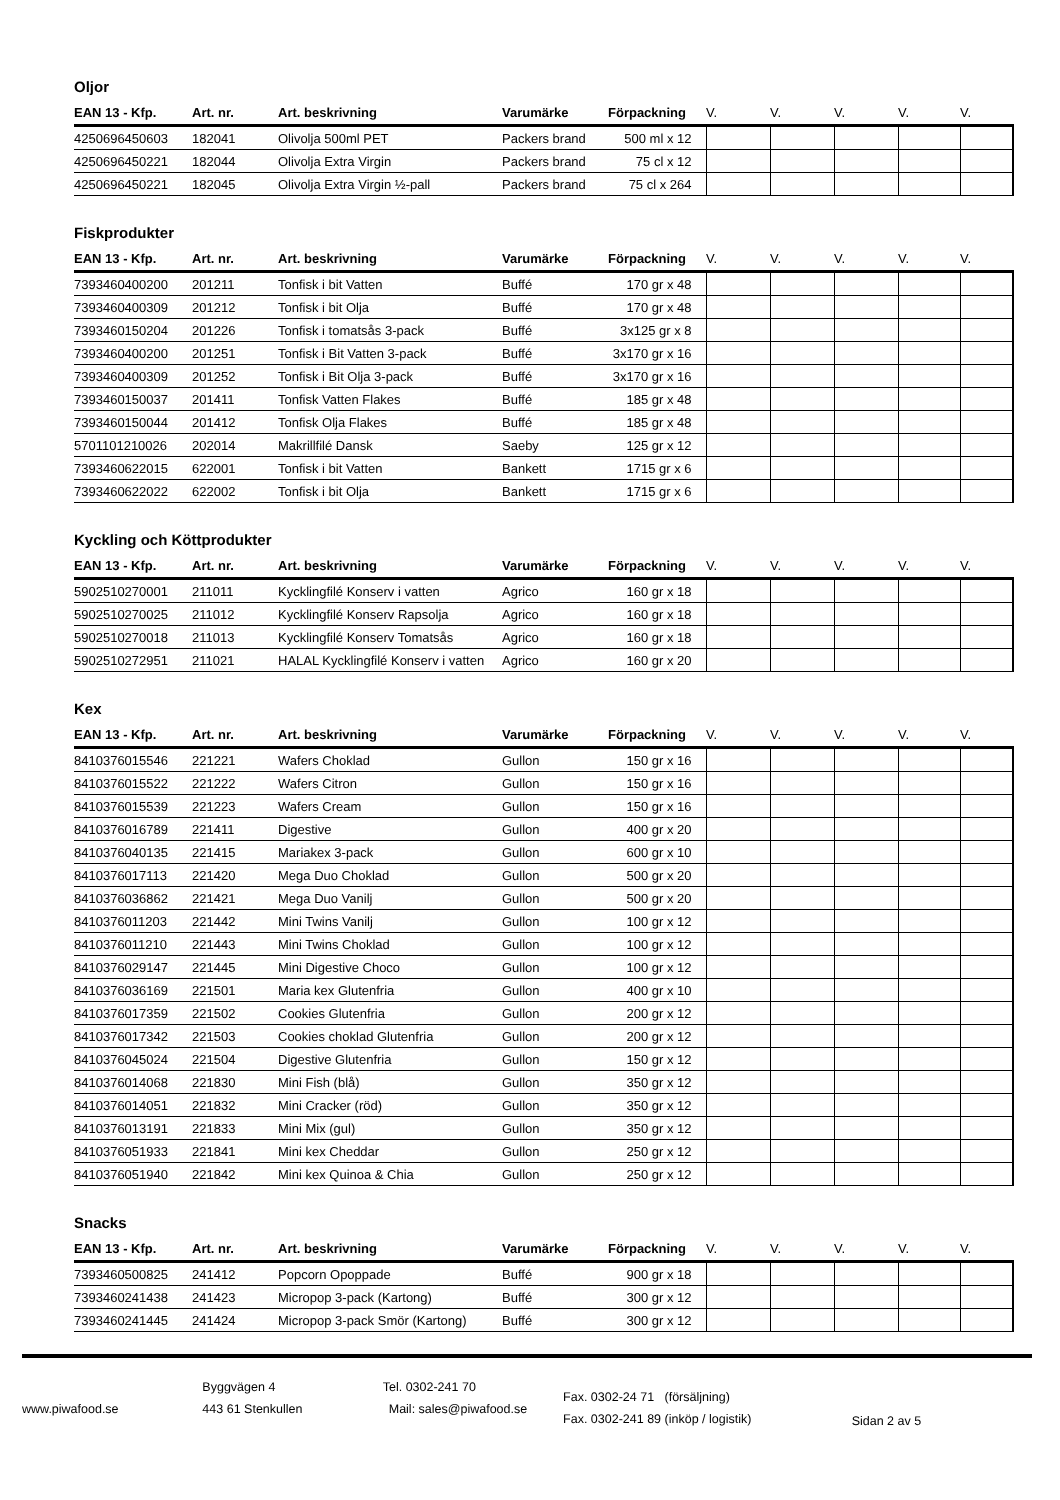Oljor
| EAN 13 - Kfp. | Art. nr. | Art. beskrivning | Varumärke | Förpackning | V. | V. | V. | V. | V. |
| --- | --- | --- | --- | --- | --- | --- | --- | --- | --- |
| 4250696450603 | 182041 | Olivolja 500ml PET | Packers brand | 500 ml x 12 | | | | | |
| 4250696450221 | 182044 | Olivolja Extra Virgin | Packers brand | 75 cl x 12 | | | | | |
| 4250696450221 | 182045 | Olivolja Extra Virgin ½-pall | Packers brand | 75 cl x 264 | | | | | |
Fiskprodukter
| EAN 13 - Kfp. | Art. nr. | Art. beskrivning | Varumärke | Förpackning | V. | V. | V. | V. | V. |
| --- | --- | --- | --- | --- | --- | --- | --- | --- | --- |
| 7393460400200 | 201211 | Tonfisk i bit Vatten | Buffé | 170 gr x 48 | | | | | |
| 7393460400309 | 201212 | Tonfisk i bit Olja | Buffé | 170 gr x 48 | | | | | |
| 7393460150204 | 201226 | Tonfisk i tomatsås 3-pack | Buffé | 3x125 gr x 8 | | | | | |
| 7393460400200 | 201251 | Tonfisk i Bit Vatten 3-pack | Buffé | 3x170 gr x 16 | | | | | |
| 7393460400309 | 201252 | Tonfisk i Bit Olja 3-pack | Buffé | 3x170 gr x 16 | | | | | |
| 7393460150037 | 201411 | Tonfisk Vatten Flakes | Buffé | 185 gr x 48 | | | | | |
| 7393460150044 | 201412 | Tonfisk Olja Flakes | Buffé | 185 gr x 48 | | | | | |
| 5701101210026 | 202014 | Makrillfilé Dansk | Saeby | 125 gr x 12 | | | | | |
| 7393460622015 | 622001 | Tonfisk i bit Vatten | Bankett | 1715 gr x 6 | | | | | |
| 7393460622022 | 622002 | Tonfisk i bit Olja | Bankett | 1715 gr x 6 | | | | | |
Kyckling och Köttprodukter
| EAN 13 - Kfp. | Art. nr. | Art. beskrivning | Varumärke | Förpackning | V. | V. | V. | V. | V. |
| --- | --- | --- | --- | --- | --- | --- | --- | --- | --- |
| 5902510270001 | 211011 | Kycklingfilé Konserv i vatten | Agrico | 160 gr x 18 | | | | | |
| 5902510270025 | 211012 | Kycklingfilé Konserv Rapsolja | Agrico | 160 gr x 18 | | | | | |
| 5902510270018 | 211013 | Kycklingfilé Konserv Tomatsås | Agrico | 160 gr x 18 | | | | | |
| 5902510272951 | 211021 | HALAL Kycklingfilé Konserv i vatten | Agrico | 160 gr x 20 | | | | | |
Kex
| EAN 13 - Kfp. | Art. nr. | Art. beskrivning | Varumärke | Förpackning | V. | V. | V. | V. | V. |
| --- | --- | --- | --- | --- | --- | --- | --- | --- | --- |
| 8410376015546 | 221221 | Wafers Choklad | Gullon | 150 gr x 16 | | | | | |
| 8410376015522 | 221222 | Wafers Citron | Gullon | 150 gr x 16 | | | | | |
| 8410376015539 | 221223 | Wafers Cream | Gullon | 150 gr x 16 | | | | | |
| 8410376016789 | 221411 | Digestive | Gullon | 400 gr x 20 | | | | | |
| 8410376040135 | 221415 | Mariakex 3-pack | Gullon | 600 gr x 10 | | | | | |
| 8410376017113 | 221420 | Mega Duo Choklad | Gullon | 500 gr x 20 | | | | | |
| 8410376036862 | 221421 | Mega Duo Vanilj | Gullon | 500 gr x 20 | | | | | |
| 8410376011203 | 221442 | Mini Twins Vanilj | Gullon | 100 gr x 12 | | | | | |
| 8410376011210 | 221443 | Mini Twins Choklad | Gullon | 100 gr x 12 | | | | | |
| 8410376029147 | 221445 | Mini Digestive Choco | Gullon | 100 gr x 12 | | | | | |
| 8410376036169 | 221501 | Maria kex Glutenfria | Gullon | 400 gr x 10 | | | | | |
| 8410376017359 | 221502 | Cookies Glutenfria | Gullon | 200 gr x 12 | | | | | |
| 8410376017342 | 221503 | Cookies choklad Glutenfria | Gullon | 200 gr x 12 | | | | | |
| 8410376045024 | 221504 | Digestive Glutenfria | Gullon | 150 gr x 12 | | | | | |
| 8410376014068 | 221830 | Mini Fish (blå) | Gullon | 350 gr x 12 | | | | | |
| 8410376014051 | 221832 | Mini Cracker (röd) | Gullon | 350 gr x 12 | | | | | |
| 8410376013191 | 221833 | Mini Mix (gul) | Gullon | 350 gr x 12 | | | | | |
| 8410376051933 | 221841 | Mini kex Cheddar | Gullon | 250 gr x 12 | | | | | |
| 8410376051940 | 221842 | Mini kex Quinoa & Chia | Gullon | 250 gr x 12 | | | | | |
Snacks
| EAN 13 - Kfp. | Art. nr. | Art. beskrivning | Varumärke | Förpackning | V. | V. | V. | V. | V. |
| --- | --- | --- | --- | --- | --- | --- | --- | --- | --- |
| 7393460500825 | 241412 | Popcorn Opoppade | Buffé | 900 gr x 18 | | | | | |
| 7393460241438 | 241423 | Micropop 3-pack (Kartong) | Buffé | 300 gr x 12 | | | | | |
| 7393460241445 | 241424 | Micropop 3-pack Smör (Kartong) | Buffé | 300 gr x 12 | | | | | |
www.piwafood.se
Byggvägen 4
443 61 Stenkullen
Tel. 0302-241 70
Mail: sales@piwafood.se
Fax. 0302-24 71 (försäljning)
Fax. 0302-241 89 (inköp / logistik)
Sidan 2 av 5